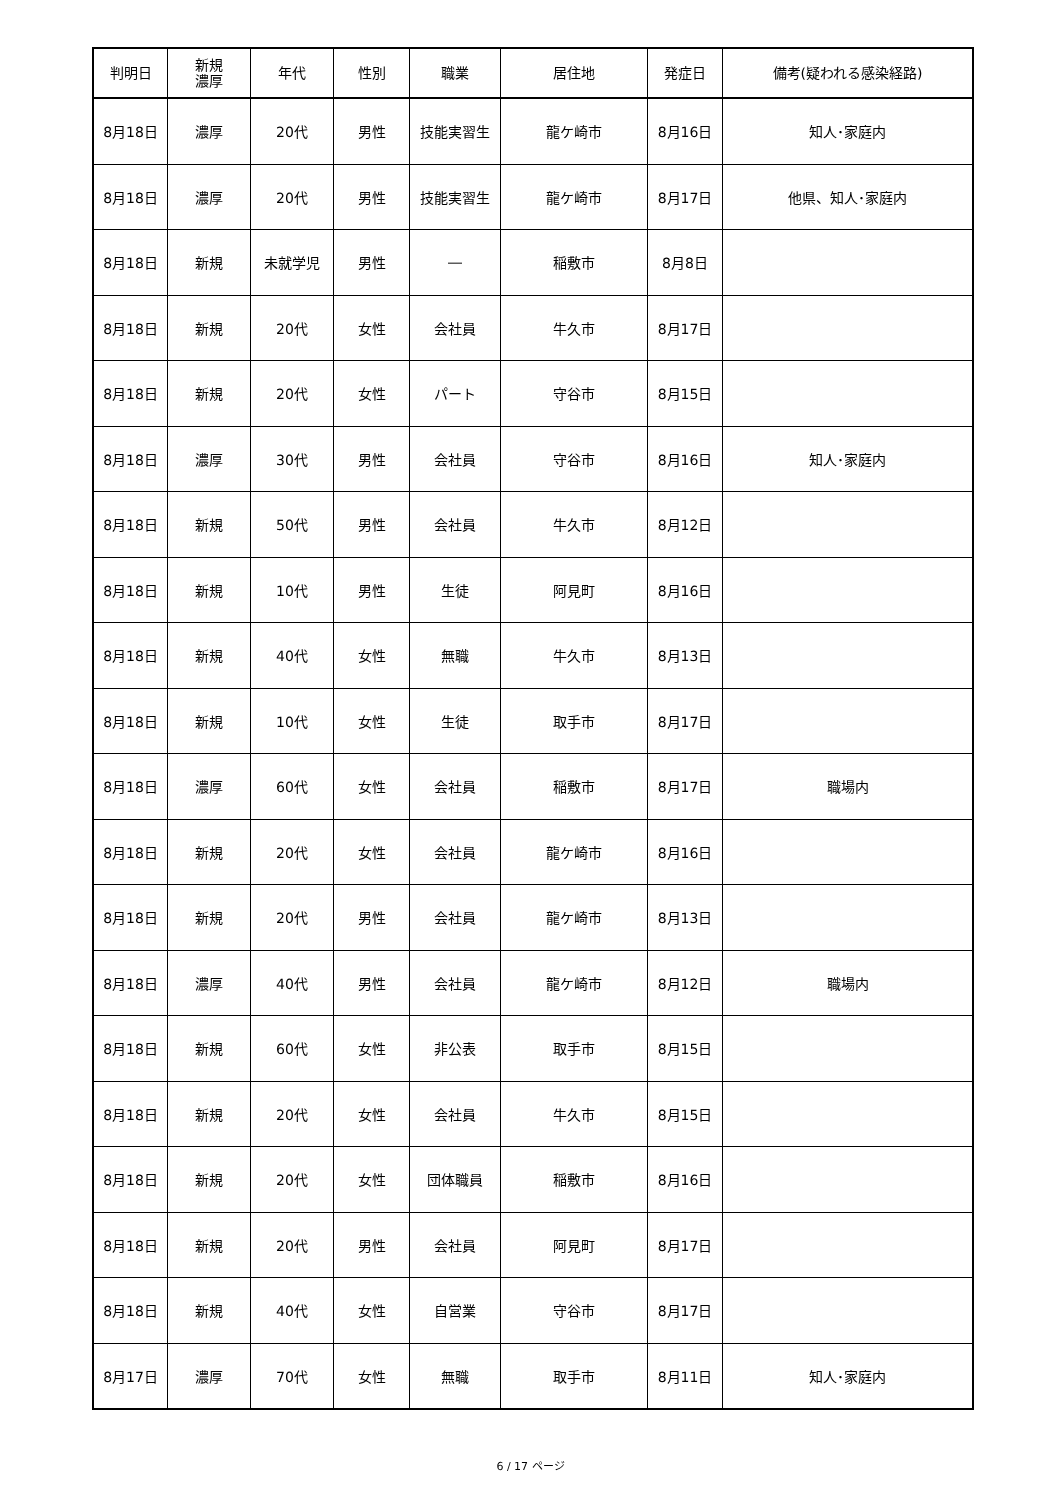| 判明日 | 新規 濃厚 | 年代 | 性別 | 職業 | 居住地 | 発症日 | 備考(疑われる感染経路) |
| --- | --- | --- | --- | --- | --- | --- | --- |
| 8月18日 | 濃厚 | 20代 | 男性 | 技能実習生 | 龍ケ崎市 | 8月16日 | 知人･家庭内 |
| 8月18日 | 濃厚 | 20代 | 男性 | 技能実習生 | 龍ケ崎市 | 8月17日 | 他県、知人･家庭内 |
| 8月18日 | 新規 | 未就学児 | 男性 | ― | 稲敷市 | 8月8日 | |
| 8月18日 | 新規 | 20代 | 女性 | 会社員 | 牛久市 | 8月17日 | |
| 8月18日 | 新規 | 20代 | 女性 | パート | 守谷市 | 8月15日 | |
| 8月18日 | 濃厚 | 30代 | 男性 | 会社員 | 守谷市 | 8月16日 | 知人･家庭内 |
| 8月18日 | 新規 | 50代 | 男性 | 会社員 | 牛久市 | 8月12日 | |
| 8月18日 | 新規 | 10代 | 男性 | 生徒 | 阿見町 | 8月16日 | |
| 8月18日 | 新規 | 40代 | 女性 | 無職 | 牛久市 | 8月13日 | |
| 8月18日 | 新規 | 10代 | 女性 | 生徒 | 取手市 | 8月17日 | |
| 8月18日 | 濃厚 | 60代 | 女性 | 会社員 | 稲敷市 | 8月17日 | 職場内 |
| 8月18日 | 新規 | 20代 | 女性 | 会社員 | 龍ケ崎市 | 8月16日 | |
| 8月18日 | 新規 | 20代 | 男性 | 会社員 | 龍ケ崎市 | 8月13日 | |
| 8月18日 | 濃厚 | 40代 | 男性 | 会社員 | 龍ケ崎市 | 8月12日 | 職場内 |
| 8月18日 | 新規 | 60代 | 女性 | 非公表 | 取手市 | 8月15日 | |
| 8月18日 | 新規 | 20代 | 女性 | 会社員 | 牛久市 | 8月15日 | |
| 8月18日 | 新規 | 20代 | 女性 | 団体職員 | 稲敷市 | 8月16日 | |
| 8月18日 | 新規 | 20代 | 男性 | 会社員 | 阿見町 | 8月17日 | |
| 8月18日 | 新規 | 40代 | 女性 | 自営業 | 守谷市 | 8月17日 | |
| 8月17日 | 濃厚 | 70代 | 女性 | 無職 | 取手市 | 8月11日 | 知人･家庭内 |
6 / 17 ページ